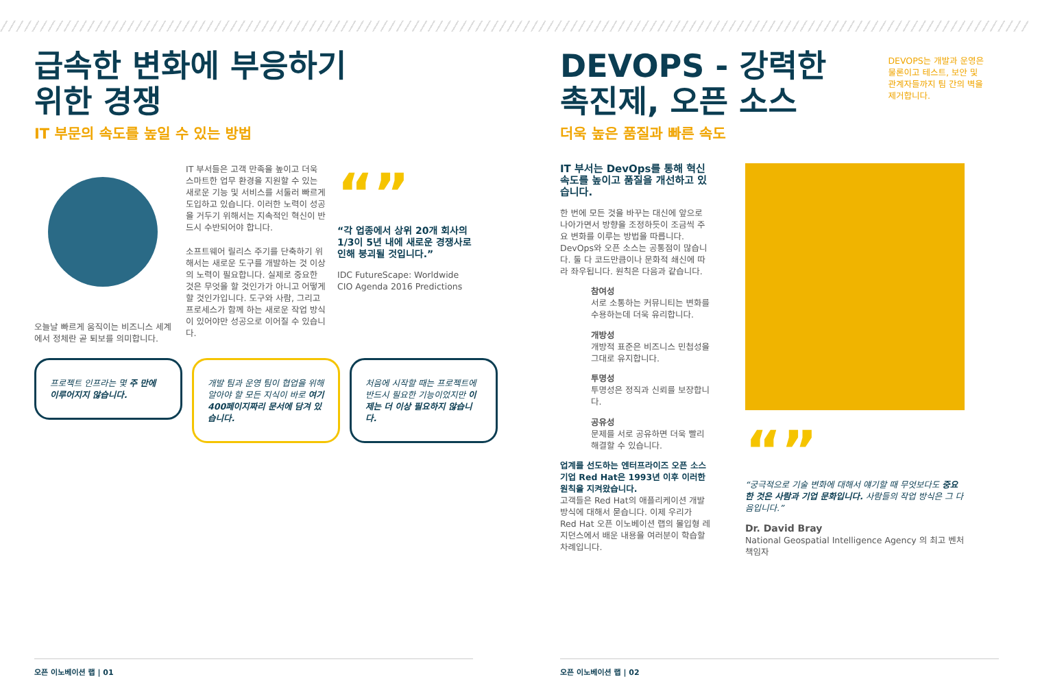급속한 변화에 부응하기
위한 경쟁
IT 부문의 속도를 높일 수 있는 방법
오늘날 빠르게 움직이는 비즈니스 세계에서 정체란 곧 퇴보를 의미합니다.
IT 부서들은 고객 만족을 높이고 더욱 스마트한 업무 환경을 지원할 수 있는 새로운 기능 및 서비스를 서둘러 빠르게 도입하고 있습니다. 이러한 노력이 성공을 거두기 위해서는 지속적인 혁신이 반드시 수반되어야 합니다.
소프트웨어 릴리스 주기를 단축하기 위해서는 새로운 도구를 개발하는 것 이상의 노력이 필요합니다. 실제로 중요한 것은 무엇을 할 것인가가 아니고 어떻게 할 것인가입니다. 도구와 사람, 그리고 프로세스가 함께 하는 새로운 작업 방식이 있어야만 성공으로 이어질 수 있습니다.
“”
“각 업종에서 상위 20개 회사의 1/3이 5년 내에 새로운 경쟁사로 인해 붕괴될 것입니다.”
IDC FutureScape: Worldwide CIO Agenda 2016 Predictions
프로젝트 인프라는 몇 주 만에 이루어지지 않습니다.
개발 팀과 운영 팀이 협업을 위해 알아야 할 모든 지식이 바로 여기 400페이지짜리 문서에 담겨 있습니다.
처음에 시작할 때는 프로젝트에 반드시 필요한 기능이었지만 이제는 더 이상 필요하지 않습니다.
오픈 이노베이션 랩 | 01
DEVOPS - 강력한
촉진제, 오픈 소스
DEVOPS는 개발과 운영은 물론이고 테스트, 보안 및 관계자들까지 팀 간의 벽을 제거합니다.
더욱 높은 품질과 빠른 속도
IT 부서는 DevOps를 통해 혁신 속도를 높이고 품질을 개선하고 있습니다.
한 번에 모든 것을 바꾸는 대신에 앞으로 나아가면서 방향을 조정하듯이 조금씩 주요 변화를 이루는 방법을 따릅니다. DevOps와 오픈 소스는 공통점이 많습니다. 둘 다 코드만큼이나 문화적 쇄신에 따라 좌우됩니다. 원칙은 다음과 같습니다.
참여성
서로 소통하는 커뮤니티는 변화를 수용하는데 더욱 유리합니다.
개방성
개방적 표준은 비즈니스 민첩성을 그대로 유지합니다.
투명성
투명성은 정직과 신뢰를 보장합니다.
공유성
문제를 서로 공유하면 더욱 빨리 해결할 수 있습니다.
업계를 선도하는 엔터프라이즈 오픈 소스 기업 Red Hat은 1993년 이후 이러한 원칙을 지켜왔습니다.
고객들은 Red Hat의 애플리케이션 개발 방식에 대해서 묻습니다. 이제 우리가 Red Hat 오픈 이노베이션 랩의 몰입형 레지던스에서 배운 내용을 여러분이 학습할 차례입니다.
“”
“궁극적으로 기술 변화에 대해서 얘기할 때 무엇보다도 중요한 것은 사람과 기업 문화입니다. 사람들의 작업 방식은 그 다음입니다.”
Dr. David Bray
National Geospatial Intelligence Agency 의 최고 벤처 책임자
오픈 이노베이션 랩 | 02